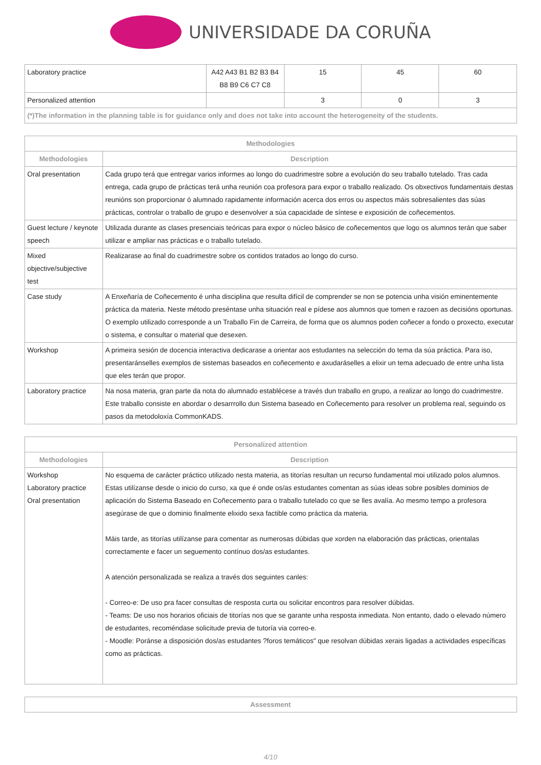UNIVERSIDADE DA CORUÑA
| Laboratory practice | A42 A43 B1 B2 B3 B4 B8 B9 C6 C7 C8 | 15 | 45 | 60 |
| Personalized attention | | 3 | 0 | 3 |
| (*)The information in the planning table is for guidance only and does not take into account the heterogeneity of the students. | | | | |
| Methodologies | |
| --- | --- |
| Methodologies | Description |
| Oral presentation | Cada grupo terá que entregar varios informes ao longo do cuadrimestre sobre a evolución do seu traballo tutelado. Tras cada entrega, cada grupo de prácticas terá unha reunión coa profesora para expor o traballo realizado. Os obxectivos fundamentais destas reunións son proporcionar ó alumnado rapidamente información acerca dos erros ou aspectos máis sobresalientes das súas prácticas, controlar o traballo de grupo e desenvolver a súa capacidade de síntese e exposición de coñecementos. |
| Guest lecture / keynote speech | Utilizada durante as clases presenciais teóricas para expor o núcleo básico de coñecementos que logo os alumnos terán que saber utilizar e ampliar nas prácticas e o traballo tutelado. |
| Mixed objective/subjective test | Realizarase ao final do cuadrimestre sobre os contidos tratados ao longo do curso. |
| Case study | A Enxeñaría de Coñecemento é unha disciplina que resulta difícil de comprender se non se potencia unha visión eminentemente práctica da materia. Neste método preséntase unha situación real e pídese aos alumnos que tomen e razoen as decisións oportunas. O exemplo utilizado corresponde a un Traballo Fin de Carreira, de forma que os alumnos poden coñecer a fondo o proxecto, executar o sistema, e consultar o material que desexen. |
| Workshop | A primeira sesión de docencia interactiva dedicarase a orientar aos estudantes na selección do tema da súa práctica. Para iso, presentaránselles exemplos de sistemas baseados en coñecemento e axudaráselles a elixir un tema adecuado de entre unha lista que eles terán que propor. |
| Laboratory practice | Na nosa materia, gran parte da nota do alumnado establécese a través dun traballo en grupo, a realizar ao longo do cuadrimestre. Este traballo consiste en abordar o desarrrollo dun Sistema baseado en Coñecemento para resolver un problema real, seguindo os pasos da metodoloxía CommonKADS. |
| Personalized attention | |
| --- | --- |
| Methodologies | Description |
| Workshop Laboratory practice Oral presentation | No esquema de carácter práctico utilizado nesta materia, as titorías resultan un recurso fundamental moi utilizado polos alumnos. Estas utilízanse desde o inicio do curso, xa que é onde os/as estudantes comentan as súas ideas sobre posibles dominios de aplicación do Sistema Baseado en Coñecemento para o traballo tutelado co que se lles avalía. Ao mesmo tempo a profesora asegúrase de que o dominio finalmente elixido sexa factible como práctica da materia. Máis tarde, as titorías utilízanse para comentar as numerosas dúbidas que xorden na elaboración das prácticas, orientalas correctamente e facer un seguemento contínuo dos/as estudantes. A atención personalizada se realiza a través dos seguintes canles: - Correo-e: De uso pra facer consultas de resposta curta ou solicitar encontros para resolver dúbidas. - Teams: De uso nos horarios oficiais de titorías nos que se garante unha resposta inmediata. Non entanto, dado o elevado número de estudantes, recoméndase solicitude previa de tutoría via correo-e. - Moodle: Poránse a disposición dos/as estudantes ?foros temáticos" que resolvan dúbidas xerais ligadas a actividades específicas como as prácticas. |
| Assessment |
| --- |
4/10